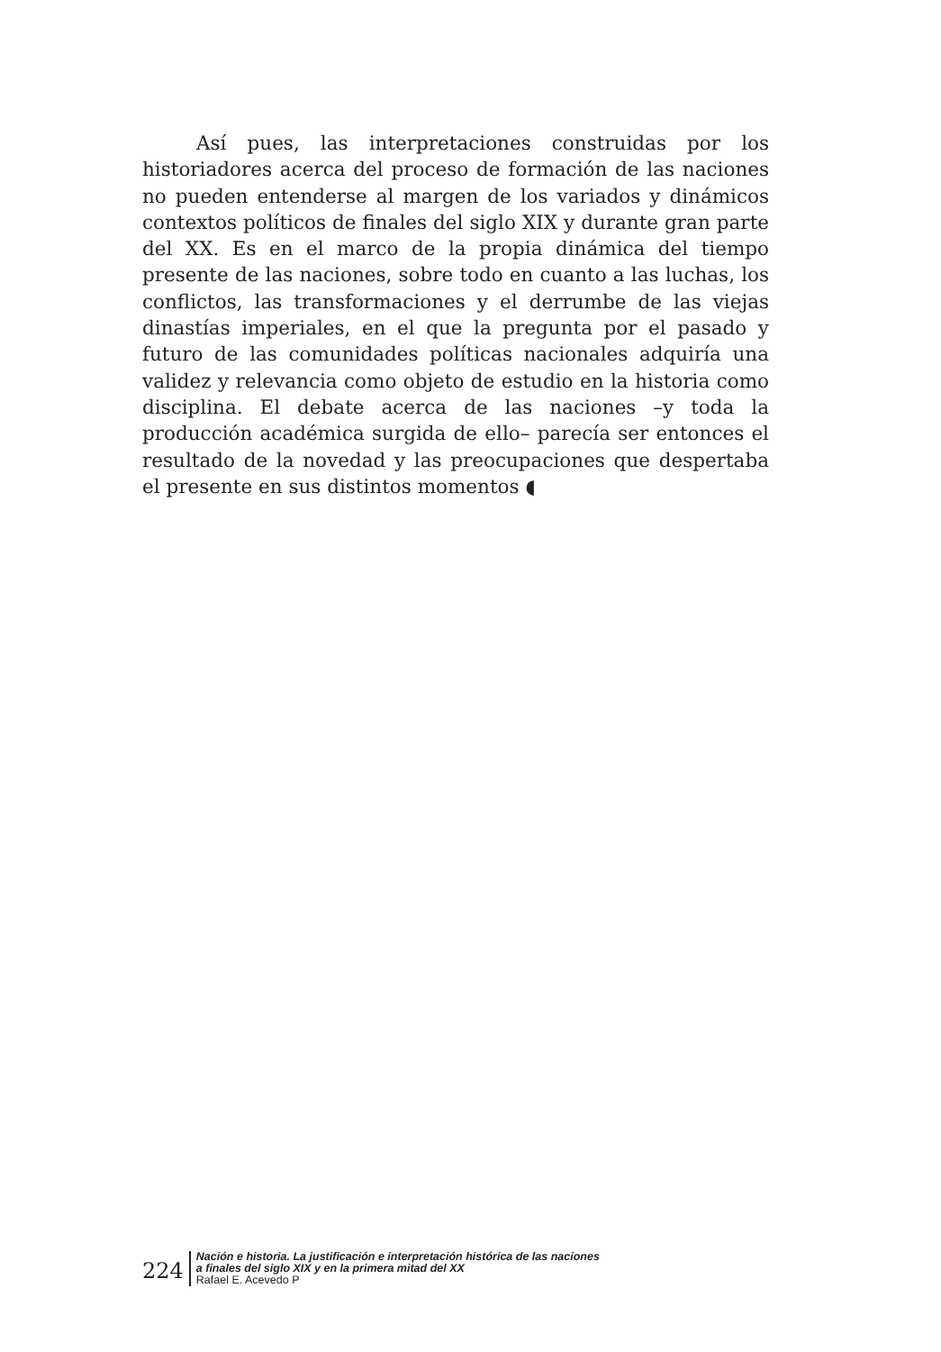Así pues, las interpretaciones construidas por los historiadores acerca del proceso de formación de las naciones no pueden entenderse al margen de los variados y dinámicos contextos políticos de finales del siglo XIX y durante gran parte del XX. Es en el marco de la propia dinámica del tiempo presente de las naciones, sobre todo en cuanto a las luchas, los conflictos, las transformaciones y el derrumbe de las viejas dinastías imperiales, en el que la pregunta por el pasado y futuro de las comunidades políticas nacionales adquiría una validez y relevancia como objeto de estudio en la historia como disciplina. El debate acerca de las naciones –y toda la producción académica surgida de ello– parecía ser entonces el resultado de la novedad y las preocupaciones que despertaba el presente en sus distintos momentos ◖
224
Nación e historia. La justificación e interpretación histórica de las naciones
a finales del siglo XIX y en la primera mitad del XX
Rafael E. Acevedo P